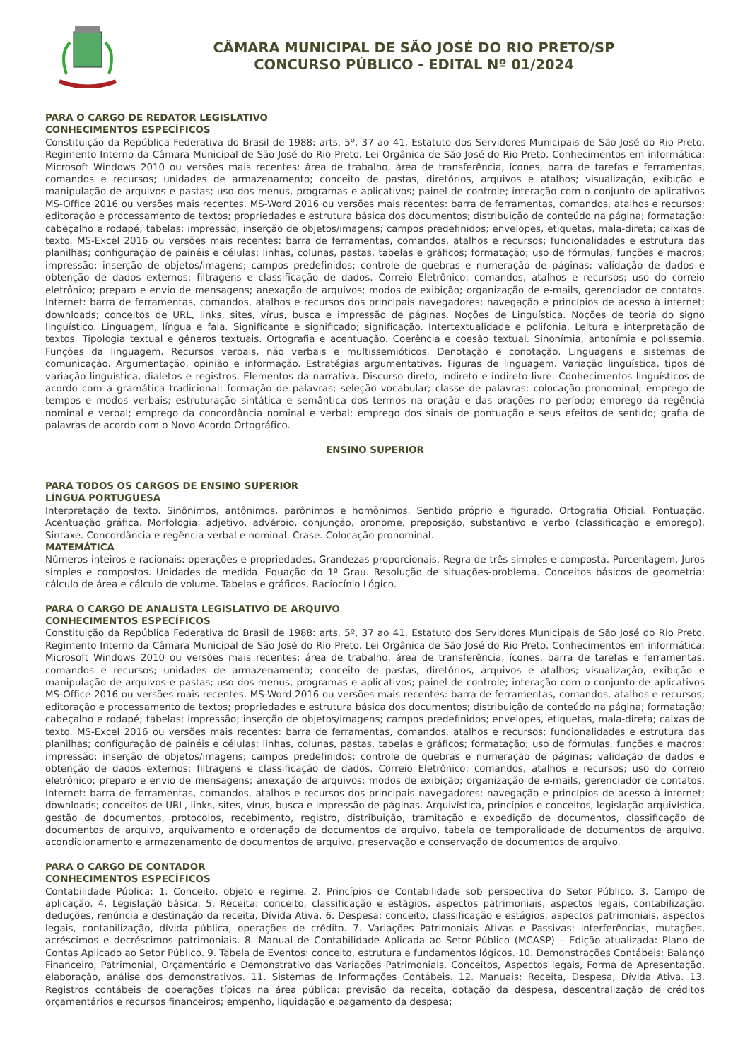CÂMARA MUNICIPAL DE SÃO JOSÉ DO RIO PRETO/SP
CONCURSO PÚBLICO - EDITAL Nº 01/2024
PARA O CARGO DE REDATOR LEGISLATIVO
CONHECIMENTOS ESPECÍFICOS
Constituição da República Federativa do Brasil de 1988: arts. 5º, 37 ao 41, Estatuto dos Servidores Municipais de São José do Rio Preto. Regimento Interno da Câmara Municipal de São José do Rio Preto. Lei Orgânica de São José do Rio Preto. Conhecimentos em informática: Microsoft Windows 2010 ou versões mais recentes: área de trabalho, área de transferência, ícones, barra de tarefas e ferramentas, comandos e recursos; unidades de armazenamento; conceito de pastas, diretórios, arquivos e atalhos; visualização, exibição e manipulação de arquivos e pastas; uso dos menus, programas e aplicativos; painel de controle; interação com o conjunto de aplicativos MS-Office 2016 ou versões mais recentes. MS-Word 2016 ou versões mais recentes: barra de ferramentas, comandos, atalhos e recursos; editoração e processamento de textos; propriedades e estrutura básica dos documentos; distribuição de conteúdo na página; formatação; cabeçalho e rodapé; tabelas; impressão; inserção de objetos/imagens; campos predefinidos; envelopes, etiquetas, mala-direta; caixas de texto. MS-Excel 2016 ou versões mais recentes: barra de ferramentas, comandos, atalhos e recursos; funcionalidades e estrutura das planilhas; configuração de painéis e células; linhas, colunas, pastas, tabelas e gráficos; formatação; uso de fórmulas, funções e macros; impressão; inserção de objetos/imagens; campos predefinidos; controle de quebras e numeração de páginas; validação de dados e obtenção de dados externos; filtragens e classificação de dados. Correio Eletrônico: comandos, atalhos e recursos; uso do correio eletrônico; preparo e envio de mensagens; anexação de arquivos; modos de exibição; organização de e-mails, gerenciador de contatos. Internet: barra de ferramentas, comandos, atalhos e recursos dos principais navegadores; navegação e princípios de acesso à internet; downloads; conceitos de URL, links, sites, vírus, busca e impressão de páginas. Noções de Linguística. Noções de teoria do signo linguístico. Linguagem, língua e fala. Significante e significado; significação. Intertextualidade e polifonia. Leitura e interpretação de textos. Tipologia textual e gêneros textuais. Ortografia e acentuação. Coerência e coesão textual. Sinonímia, antonímia e polissemia. Funções da linguagem. Recursos verbais, não verbais e multissemióticos. Denotação e conotação. Linguagens e sistemas de comunicação. Argumentação, opinião e informação. Estratégias argumentativas. Figuras de linguagem. Variação linguística, tipos de variação linguística, dialetos e registros. Elementos da narrativa. Discurso direto, indireto e indireto livre. Conhecimentos linguísticos de acordo com a gramática tradicional: formação de palavras; seleção vocabular; classe de palavras; colocação pronominal; emprego de tempos e modos verbais; estruturação sintática e semântica dos termos na oração e das orações no período; emprego da regência nominal e verbal; emprego da concordância nominal e verbal; emprego dos sinais de pontuação e seus efeitos de sentido; grafia de palavras de acordo com o Novo Acordo Ortográfico.
ENSINO SUPERIOR
PARA TODOS OS CARGOS DE ENSINO SUPERIOR
LÍNGUA PORTUGUESA
Interpretação de texto. Sinônimos, antônimos, parônimos e homônimos. Sentido próprio e figurado. Ortografia Oficial. Pontuação. Acentuação gráfica. Morfologia: adjetivo, advérbio, conjunção, pronome, preposição, substantivo e verbo (classificação e emprego). Sintaxe. Concordância e regência verbal e nominal. Crase. Colocação pronominal.
MATEMÁTICA
Números inteiros e racionais: operações e propriedades. Grandezas proporcionais. Regra de três simples e composta. Porcentagem. Juros simples e compostos. Unidades de medida. Equação do 1º Grau. Resolução de situações-problema. Conceitos básicos de geometria: cálculo de área e cálculo de volume. Tabelas e gráficos. Raciocínio Lógico.
PARA O CARGO DE ANALISTA LEGISLATIVO DE ARQUIVO
CONHECIMENTOS ESPECÍFICOS
Constituição da República Federativa do Brasil de 1988: arts. 5º, 37 ao 41, Estatuto dos Servidores Municipais de São José do Rio Preto. Regimento Interno da Câmara Municipal de São José do Rio Preto. Lei Orgânica de São José do Rio Preto. Conhecimentos em informática: Microsoft Windows 2010 ou versões mais recentes: área de trabalho, área de transferência, ícones, barra de tarefas e ferramentas, comandos e recursos; unidades de armazenamento; conceito de pastas, diretórios, arquivos e atalhos; visualização, exibição e manipulação de arquivos e pastas; uso dos menus, programas e aplicativos; painel de controle; interação com o conjunto de aplicativos MS-Office 2016 ou versões mais recentes. MS-Word 2016 ou versões mais recentes: barra de ferramentas, comandos, atalhos e recursos; editoração e processamento de textos; propriedades e estrutura básica dos documentos; distribuição de conteúdo na página; formatação; cabeçalho e rodapé; tabelas; impressão; inserção de objetos/imagens; campos predefinidos; envelopes, etiquetas, mala-direta; caixas de texto. MS-Excel 2016 ou versões mais recentes: barra de ferramentas, comandos, atalhos e recursos; funcionalidades e estrutura das planilhas; configuração de painéis e células; linhas, colunas, pastas, tabelas e gráficos; formatação; uso de fórmulas, funções e macros; impressão; inserção de objetos/imagens; campos predefinidos; controle de quebras e numeração de páginas; validação de dados e obtenção de dados externos; filtragens e classificação de dados. Correio Eletrônico: comandos, atalhos e recursos; uso do correio eletrônico; preparo e envio de mensagens; anexação de arquivos; modos de exibição; organização de e-mails, gerenciador de contatos. Internet: barra de ferramentas, comandos, atalhos e recursos dos principais navegadores; navegação e princípios de acesso à internet; downloads; conceitos de URL, links, sites, vírus, busca e impressão de páginas. Arquivística, princípios e conceitos, legislação arquivística, gestão de documentos, protocolos, recebimento, registro, distribuição, tramitação e expedição de documentos, classificação de documentos de arquivo, arquivamento e ordenação de documentos de arquivo, tabela de temporalidade de documentos de arquivo, acondicionamento e armazenamento de documentos de arquivo, preservação e conservação de documentos de arquivo.
PARA O CARGO DE CONTADOR
CONHECIMENTOS ESPECÍFICOS
Contabilidade Pública: 1. Conceito, objeto e regime. 2. Princípios de Contabilidade sob perspectiva do Setor Público. 3. Campo de aplicação. 4. Legislação básica. 5. Receita: conceito, classificação e estágios, aspectos patrimoniais, aspectos legais, contabilização, deduções, renúncia e destinação da receita, Dívida Ativa. 6. Despesa: conceito, classificação e estágios, aspectos patrimoniais, aspectos legais, contabilização, dívida pública, operações de crédito. 7. Variações Patrimoniais Ativas e Passivas: interferências, mutações, acréscimos e decréscimos patrimoniais. 8. Manual de Contabilidade Aplicada ao Setor Público (MCASP) – Edição atualizada: Plano de Contas Aplicado ao Setor Público. 9. Tabela de Eventos: conceito, estrutura e fundamentos lógicos. 10. Demonstrações Contábeis: Balanço Financeiro, Patrimonial, Orçamentário e Demonstrativo das Variações Patrimoniais. Conceitos, Aspectos legais, Forma de Apresentação, elaboração, análise dos demonstrativos. 11. Sistemas de Informações Contábeis. 12. Manuais: Receita, Despesa, Dívida Ativa. 13. Registros contábeis de operações típicas na área pública: previsão da receita, dotação da despesa, descentralização de créditos orçamentários e recursos financeiros; empenho, liquidação e pagamento da despesa;